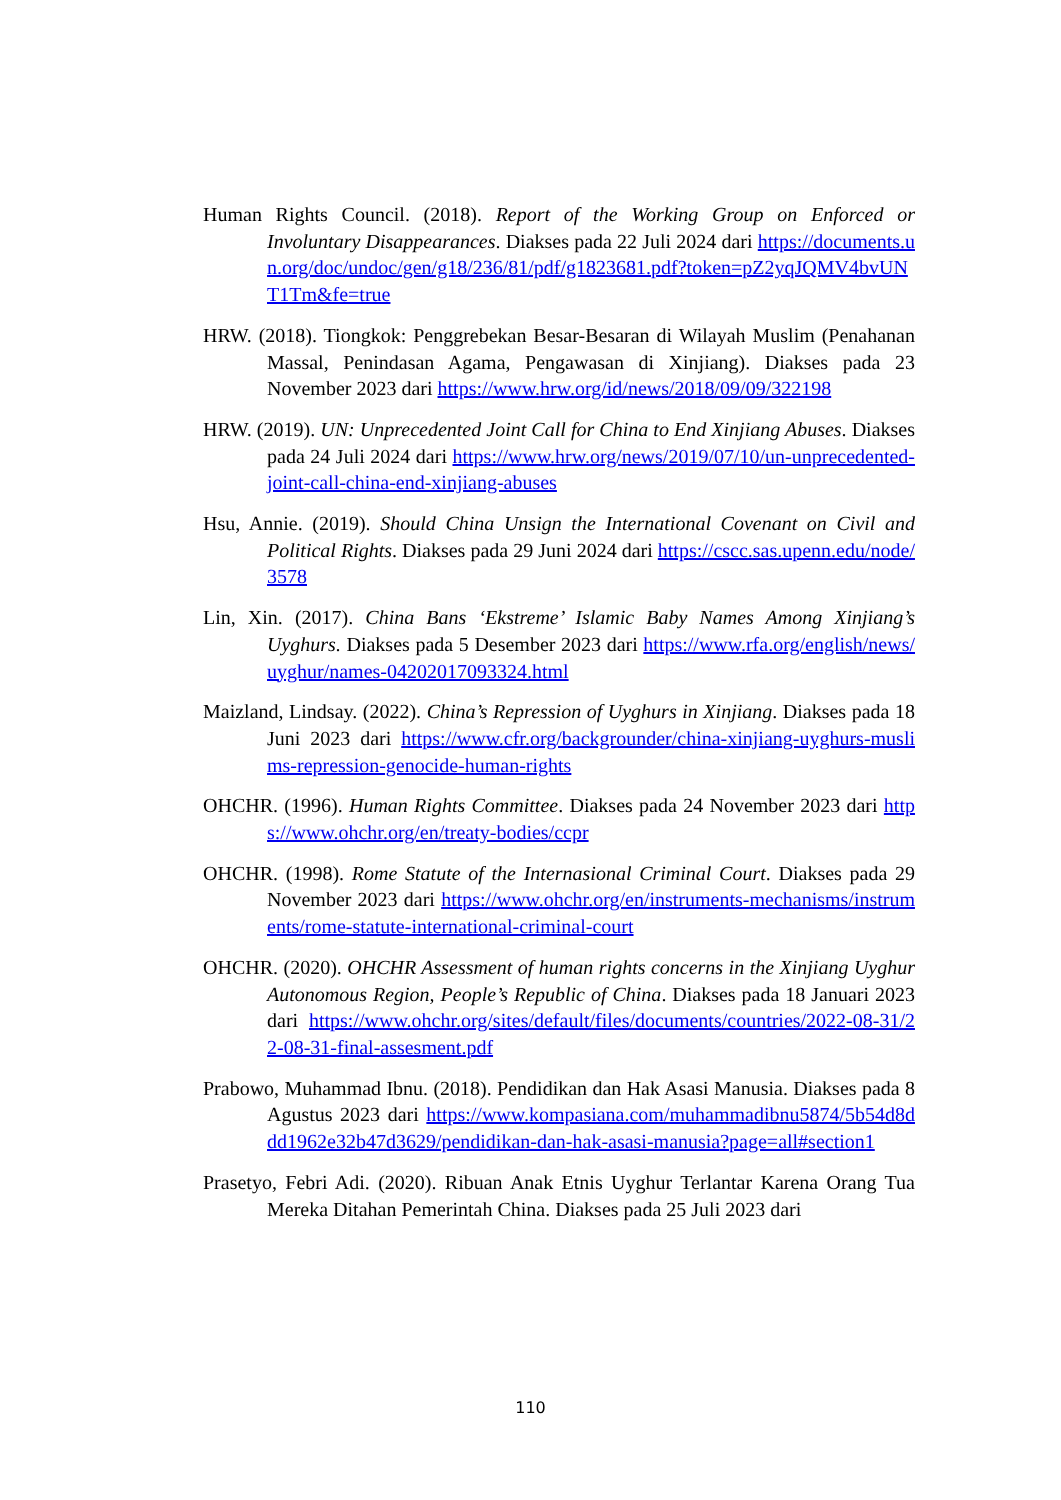Human Rights Council. (2018). Report of the Working Group on Enforced or Involuntary Disappearances. Diakses pada 22 Juli 2024 dari https://documents.un.org/doc/undoc/gen/g18/236/81/pdf/g1823681.pdf?token=pZ2yqJQMV4bvUNT1Tm&fe=true
HRW. (2018). Tiongkok: Penggrebekan Besar-Besaran di Wilayah Muslim (Penahanan Massal, Penindasan Agama, Pengawasan di Xinjiang). Diakses pada 23 November 2023 dari https://www.hrw.org/id/news/2018/09/09/322198
HRW. (2019). UN: Unprecedented Joint Call for China to End Xinjiang Abuses. Diakses pada 24 Juli 2024 dari https://www.hrw.org/news/2019/07/10/un-unprecedented-joint-call-china-end-xinjiang-abuses
Hsu, Annie. (2019). Should China Unsign the International Covenant on Civil and Political Rights. Diakses pada 29 Juni 2024 dari https://cscc.sas.upenn.edu/node/3578
Lin, Xin. (2017). China Bans ‘Ekstreme’ Islamic Baby Names Among Xinjiang’s Uyghurs. Diakses pada 5 Desember 2023 dari https://www.rfa.org/english/news/uyghur/names-04202017093324.html
Maizland, Lindsay. (2022). China’s Repression of Uyghurs in Xinjiang. Diakses pada 18 Juni 2023 dari https://www.cfr.org/backgrounder/china-xinjiang-uyghurs-muslims-repression-genocide-human-rights
OHCHR. (1996). Human Rights Committee. Diakses pada 24 November 2023 dari https://www.ohchr.org/en/treaty-bodies/ccpr
OHCHR. (1998). Rome Statute of the Internasional Criminal Court. Diakses pada 29 November 2023 dari https://www.ohchr.org/en/instruments-mechanisms/instruments/rome-statute-international-criminal-court
OHCHR. (2020). OHCHR Assessment of human rights concerns in the Xinjiang Uyghur Autonomous Region, People’s Republic of China. Diakses pada 18 Januari 2023 dari https://www.ohchr.org/sites/default/files/documents/countries/2022-08-31/22-08-31-final-assesment.pdf
Prabowo, Muhammad Ibnu. (2018). Pendidikan dan Hak Asasi Manusia. Diakses pada 8 Agustus 2023 dari https://www.kompasiana.com/muhammadibnu5874/5b54d8ddd1962e32b47d3629/pendidikan-dan-hak-asasi-manusia?page=all#section1
Prasetyo, Febri Adi. (2020). Ribuan Anak Etnis Uyghur Terlantar Karena Orang Tua Mereka Ditahan Pemerintah China. Diakses pada 25 Juli 2023 dari
110